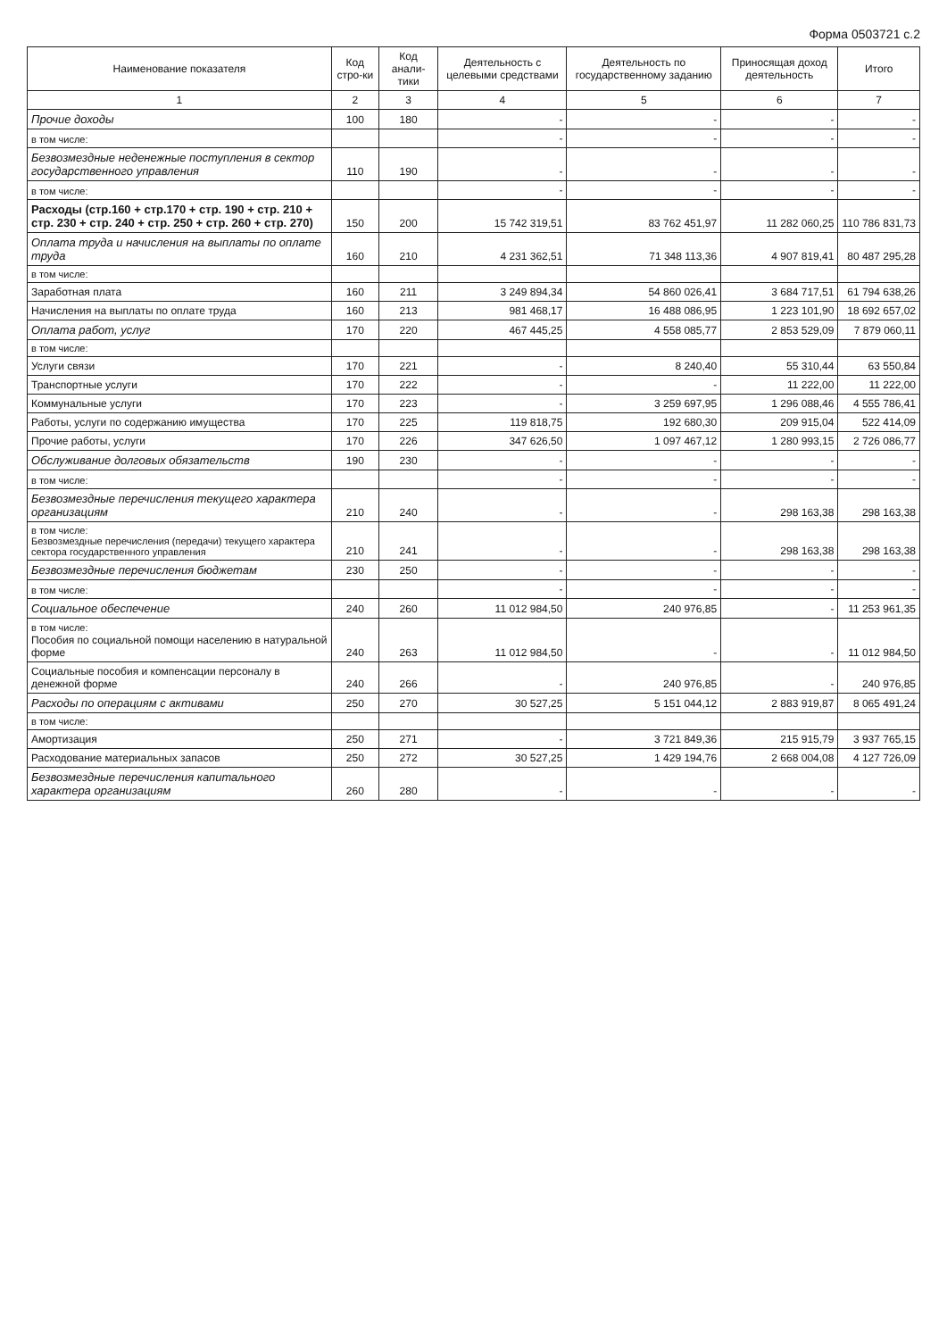Форма 0503721 с.2
| Наименование показателя | Код стро-ки | Код анали-тики | Деятельность с целевыми средствами | Деятельность по государственному заданию | Приносящая доход деятельность | Итого |
| --- | --- | --- | --- | --- | --- | --- |
| 1 | 2 | 3 | 4 | 5 | 6 | 7 |
| Прочие доходы | 100 | 180 | - | - | - | - |
| в том числе: | | | - | - | - | - |
| Безвозмездные неденежные поступления в сектор государственного управления | 110 | 190 | - | - | - | - |
| в том числе: | | | - | - | - | - |
| Расходы (стр.160 + стр.170 + стр. 190 + стр. 210 + стр. 230 + стр. 240 + стр. 250 + стр. 260 + стр. 270) | 150 | 200 | 15 742 319,51 | 83 762 451,97 | 11 282 060,25 | 110 786 831,73 |
| Оплата труда и начисления на выплаты по оплате труда | 160 | 210 | 4 231 362,51 | 71 348 113,36 | 4 907 819,41 | 80 487 295,28 |
| в том числе: | | | | | | |
| Заработная плата | 160 | 211 | 3 249 894,34 | 54 860 026,41 | 3 684 717,51 | 61 794 638,26 |
| Начисления на выплаты по оплате труда | 160 | 213 | 981 468,17 | 16 488 086,95 | 1 223 101,90 | 18 692 657,02 |
| Оплата работ, услуг | 170 | 220 | 467 445,25 | 4 558 085,77 | 2 853 529,09 | 7 879 060,11 |
| в том числе: | | | | | | |
| Услуги связи | 170 | 221 | - | 8 240,40 | 55 310,44 | 63 550,84 |
| Транспортные услуги | 170 | 222 | - | - | 11 222,00 | 11 222,00 |
| Коммунальные услуги | 170 | 223 | - | 3 259 697,95 | 1 296 088,46 | 4 555 786,41 |
| Работы, услуги по содержанию имущества | 170 | 225 | 119 818,75 | 192 680,30 | 209 915,04 | 522 414,09 |
| Прочие работы, услуги | 170 | 226 | 347 626,50 | 1 097 467,12 | 1 280 993,15 | 2 726 086,77 |
| Обслуживание долговых обязательств | 190 | 230 | - | - | - | - |
| в том числе: | | | - | - | - | - |
| Безвозмездные перечисления текущего характера организациям | 210 | 240 | - | - | 298 163,38 | 298 163,38 |
| в том числе: Безвозмездные перечисления (передачи) текущего характера сектора государственного управления | 210 | 241 | - | - | 298 163,38 | 298 163,38 |
| Безвозмездные перечисления бюджетам | 230 | 250 | - | - | - | - |
| в том числе: | | | - | - | - | - |
| Социальное обеспечение | 240 | 260 | 11 012 984,50 | 240 976,85 | - | 11 253 961,35 |
| в том числе: Пособия по социальной помощи населению в натуральной форме | 240 | 263 | 11 012 984,50 | - | - | 11 012 984,50 |
| Социальные пособия и компенсации персоналу в денежной форме | 240 | 266 | - | 240 976,85 | - | 240 976,85 |
| Расходы по операциям с активами | 250 | 270 | 30 527,25 | 5 151 044,12 | 2 883 919,87 | 8 065 491,24 |
| в том числе: | | | | | | |
| Амортизация | 250 | 271 | - | 3 721 849,36 | 215 915,79 | 3 937 765,15 |
| Расходование материальных запасов | 250 | 272 | 30 527,25 | 1 429 194,76 | 2 668 004,08 | 4 127 726,09 |
| Безвозмездные перечисления капитального характера организациям | 260 | 280 | - | - | - | - |